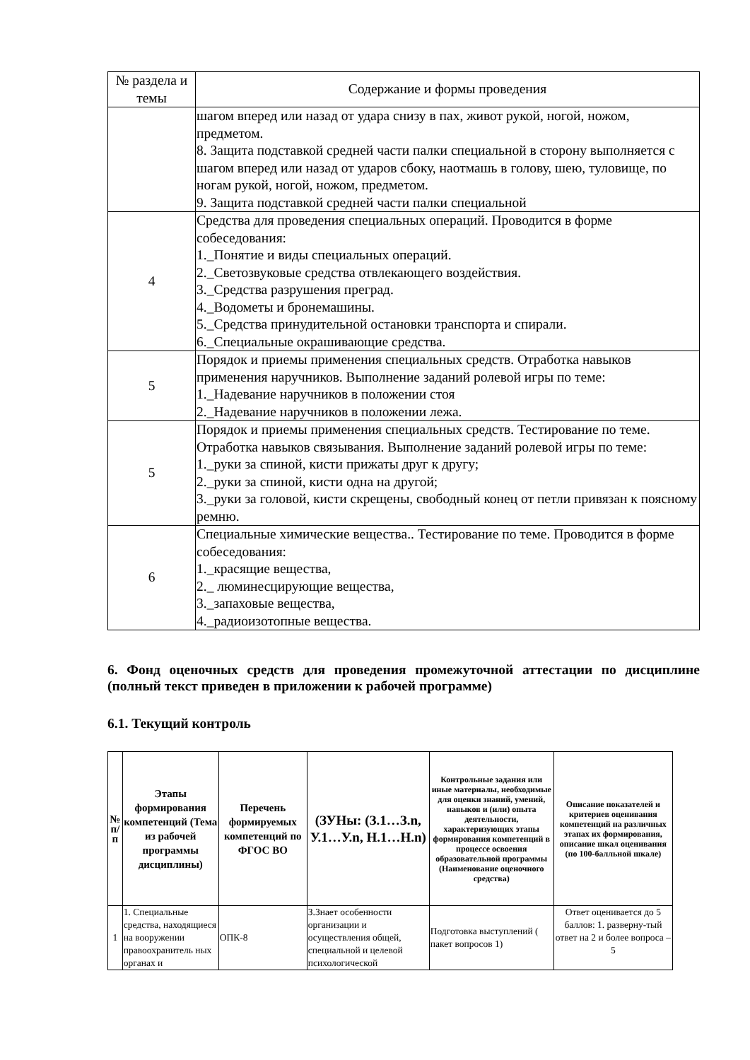| № раздела и темы | Содержание и формы проведения |
| | шагом вперед или назад от удара снизу в пах, живот рукой, ногой, ножом, предметом. 8. Защита подставкой средней части палки специальной в сторону выполняется с шагом вперед или назад от ударов сбоку, наотмашь в голову, шею, туловище, по ногам рукой, ногой, ножом, предметом. 9. Защита подставкой средней части палки специальной |
| 4 | Средства для проведения специальных операций. Проводится в форме собеседования: 1._Понятие и виды специальных операций. 2._Светозвуковые средства отвлекающего воздействия. 3._Средства разрушения преград. 4._Водометы и бронемашины. 5._Средства принудительной остановки транспорта и спирали. 6._Специальные окрашивающие средства. |
| 5 | Порядок и приемы применения специальных средств. Отработка навыков применения наручников. Выполнение заданий ролевой игры по теме: 1._Надевание наручников в положении стоя 2._Надевание наручников в положении лежа. |
| 5 | Порядок и приемы применения специальных средств. Тестирование по теме. Отработка навыков связывания. Выполнение заданий ролевой игры по теме: 1._руки за спиной, кисти прижаты друг к другу; 2._руки за спиной, кисти одна на другой; 3._руки за головой, кисти скрещены, свободный конец от петли привязан к поясному ремню. |
| 6 | Специальные химические вещества.. Тестирование по теме. Проводится в форме собеседования: 1._красящие вещества, 2._ люминесцирующие вещества, 3._запаховые вещества, 4._радиоизотопные вещества. |
6. Фонд оценочных средств для проведения промежуточной аттестации по дисциплине (полный текст приведен в приложении к рабочей программе)
6.1. Текущий контроль
| № п/п | Этапы формирования компетенций (Тема из рабочей программы дисциплины) | Перечень формируемых компетенций по ФГОС ВО | (ЗУНы: (З.1…З.n, У.1…У.n, Н.1…Н.n) | Контрольные задания или иные материалы, необходимые для оценки знаний, умений, навыков и (или) опыта деятельности, характеризующих этапы формирования компетенций в процессе освоения образовательной программы (Наименование оценочного средства) | Описание показателей и критериев оценивания компетенций на различных этапах их формирования, описание шкал оценивания (по 100-балльной шкале) |
| --- | --- | --- | --- | --- | --- |
| 1 | 1. Специальные средства, находящиеся на вооружении правоохранитель ных органах и | ОПК-8 | З.Знает особенности организации и осуществления общей, специальной и целевой психологической | Подготовка выступлений ( пакет вопросов 1) | Ответ оценивается до 5 баллов: 1. разверну-тый ответ на 2 и более вопроса – 5 |